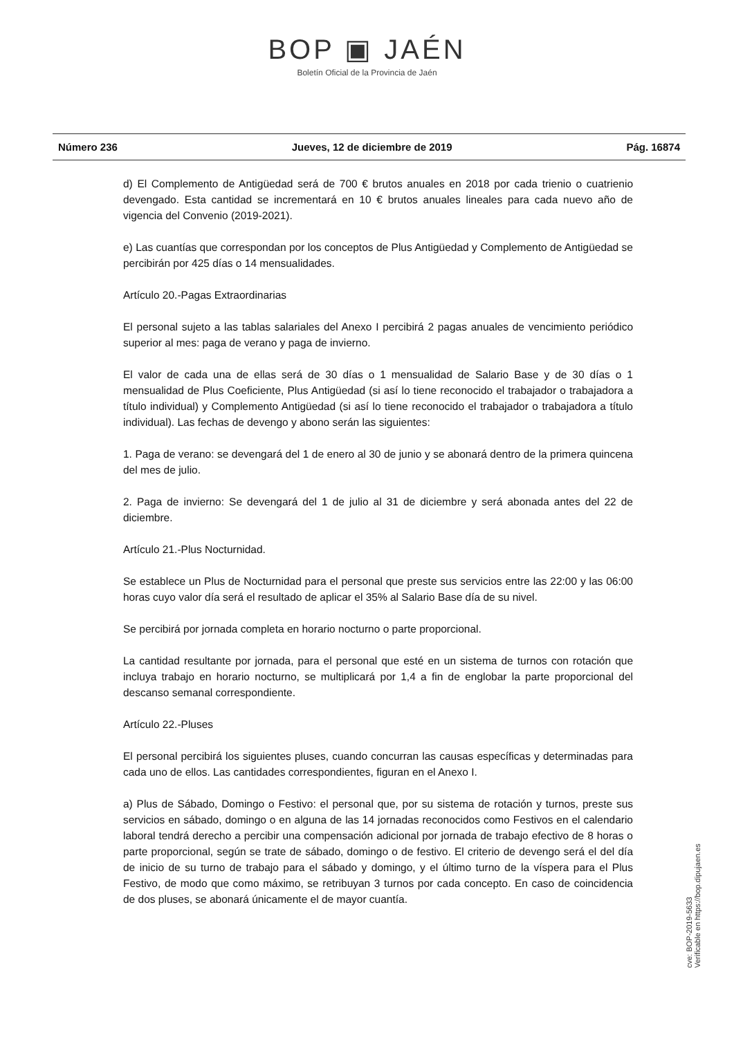BOP ▣ JAÉN
Boletín Oficial de la Provincia de Jaén
Número 236 Jueves, 12 de diciembre de 2019 Pág. 16874
d) El Complemento de Antigüedad será de 700 € brutos anuales en 2018 por cada trienio o cuatrienio devengado. Esta cantidad se incrementará en 10 € brutos anuales lineales para cada nuevo año de vigencia del Convenio (2019-2021).
e) Las cuantías que correspondan por los conceptos de Plus Antigüedad y Complemento de Antigüedad se percibirán por 425 días o 14 mensualidades.
Artículo 20.-Pagas Extraordinarias
El personal sujeto a las tablas salariales del Anexo I percibirá 2 pagas anuales de vencimiento periódico superior al mes: paga de verano y paga de invierno.
El valor de cada una de ellas será de 30 días o 1 mensualidad de Salario Base y de 30 días o 1 mensualidad de Plus Coeficiente, Plus Antigüedad (si así lo tiene reconocido el trabajador o trabajadora a título individual) y Complemento Antigüedad (si así lo tiene reconocido el trabajador o trabajadora a título individual). Las fechas de devengo y abono serán las siguientes:
1. Paga de verano: se devengará del 1 de enero al 30 de junio y se abonará dentro de la primera quincena del mes de julio.
2. Paga de invierno: Se devengará del 1 de julio al 31 de diciembre y será abonada antes del 22 de diciembre.
Artículo 21.-Plus Nocturnidad.
Se establece un Plus de Nocturnidad para el personal que preste sus servicios entre las 22:00 y las 06:00 horas cuyo valor día será el resultado de aplicar el 35% al Salario Base día de su nivel.
Se percibirá por jornada completa en horario nocturno o parte proporcional.
La cantidad resultante por jornada, para el personal que esté en un sistema de turnos con rotación que incluya trabajo en horario nocturno, se multiplicará por 1,4 a fin de englobar la parte proporcional del descanso semanal correspondiente.
Artículo 22.-Pluses
El personal percibirá los siguientes pluses, cuando concurran las causas específicas y determinadas para cada uno de ellos. Las cantidades correspondientes, figuran en el Anexo I.
a) Plus de Sábado, Domingo o Festivo: el personal que, por su sistema de rotación y turnos, preste sus servicios en sábado, domingo o en alguna de las 14 jornadas reconocidos como Festivos en el calendario laboral tendrá derecho a percibir una compensación adicional por jornada de trabajo efectivo de 8 horas o parte proporcional, según se trate de sábado, domingo o de festivo. El criterio de devengo será el del día de inicio de su turno de trabajo para el sábado y domingo, y el último turno de la víspera para el Plus Festivo, de modo que como máximo, se retribuyan 3 turnos por cada concepto. En caso de coincidencia de dos pluses, se abonará únicamente el de mayor cuantía.
cve: BOP-2019-5633
Verificable en https://bop.dipujaen.es